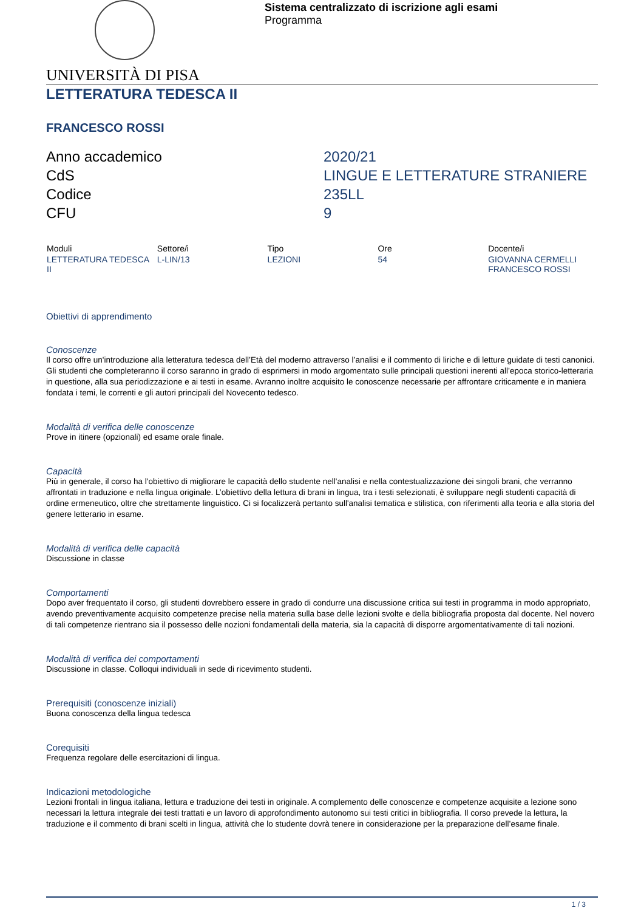Sistema centralizzato di iscrizione agli esami
Programma
UNIVERSITÀ DI PISA
LETTERATURA TEDESCA II
FRANCESCO ROSSI
Anno accademico
2020/21
CdS
LINGUE E LETTERATURE STRANIERE
Codice
235LL
CFU
9
| Moduli | Settore/i | Tipo | Ore | Docente/i |
| --- | --- | --- | --- | --- |
| LETTERATURA TEDESCA II | L-LIN/13 | LEZIONI | 54 | GIOVANNA CERMELLI FRANCESCO ROSSI |
Obiettivi di apprendimento
Conoscenze
Il corso offre un'introduzione alla letteratura tedesca dell’Età del moderno attraverso l’analisi e il commento di liriche e di letture guidate di testi canonici.
Gli studenti che completeranno il corso saranno in grado di esprimersi in modo argomentato sulle principali questioni inerenti all’epoca storico-letteraria in questione, alla sua periodizzazione e ai testi in esame. Avranno inoltre acquisito le conoscenze necessarie per affrontare criticamente e in maniera fondata i temi, le correnti e gli autori principali del Novecento tedesco.
Modalità di verifica delle conoscenze
Prove in itinere (opzionali) ed esame orale finale.
Capacità
Più in generale, il corso ha l'obiettivo di migliorare le capacità dello studente nell'analisi e nella contestualizzazione dei singoli brani, che verranno affrontati in traduzione e nella lingua originale. L’obiettivo della lettura di brani in lingua, tra i testi selezionati, è sviluppare negli studenti capacità di ordine ermeneutico, oltre che strettamente linguistico. Ci si focalizzerà pertanto sull'analisi tematica e stilistica, con riferimenti alla teoria e alla storia del genere letterario in esame.
Modalità di verifica delle capacità
Discussione in classe
Comportamenti
Dopo aver frequentato il corso, gli studenti dovrebbero essere in grado di condurre una discussione critica sui testi in programma in modo appropriato, avendo preventivamente acquisito competenze precise nella materia sulla base delle lezioni svolte e della bibliografia proposta dal docente. Nel novero di tali competenze rientrano sia il possesso delle nozioni fondamentali della materia, sia la capacità di disporre argomentativamente di tali nozioni.
Modalità di verifica dei comportamenti
Discussione in classe. Colloqui individuali in sede di ricevimento studenti.
Prerequisiti (conoscenze iniziali)
Buona conoscenza della lingua tedesca
Corequisiti
Frequenza regolare delle esercitazioni di lingua.
Indicazioni metodologiche
Lezioni frontali in lingua italiana, lettura e traduzione dei testi in originale. A complemento delle conoscenze e competenze acquisite a lezione sono necessari la lettura integrale dei testi trattati e un lavoro di approfondimento autonomo sui testi critici in bibliografia. Il corso prevede la lettura, la traduzione e il commento di brani scelti in lingua, attività che lo studente dovrà tenere in considerazione per la preparazione dell’esame finale.
1 / 3